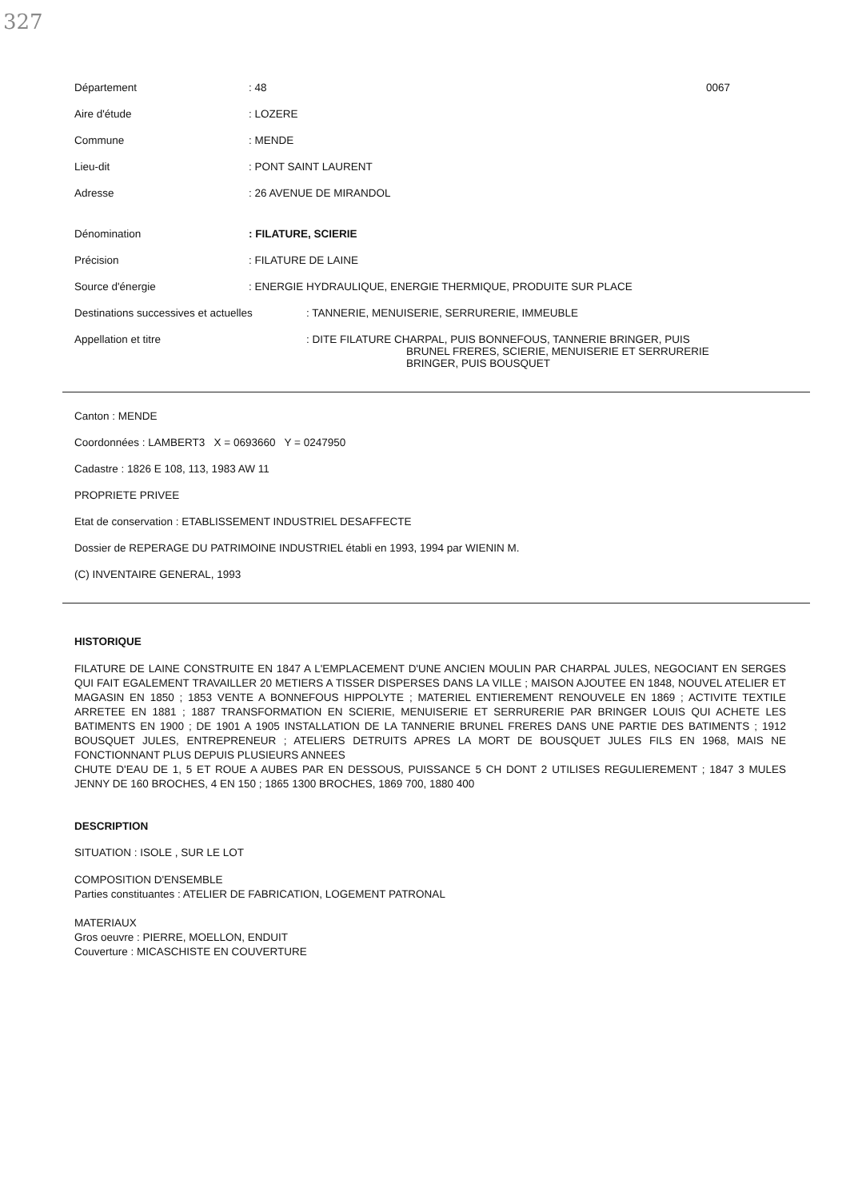327
Département : 48 0067
Aire d'étude : LOZERE
Commune : MENDE
Lieu-dit : PONT SAINT LAURENT
Adresse : 26 AVENUE DE MIRANDOL
Dénomination : FILATURE, SCIERIE
Précision : FILATURE DE LAINE
Source d'énergie : ENERGIE HYDRAULIQUE, ENERGIE THERMIQUE, PRODUITE SUR PLACE
Destinations successives et actuelles
: TANNERIE, MENUISERIE, SERRURERIE, IMMEUBLE
Appellation et titre : DITE FILATURE CHARPAL, PUIS BONNEFOUS, TANNERIE BRINGER, PUIS
BRUNEL FRERES, SCIERIE, MENUISERIE ET SERRURERIE
BRINGER, PUIS BOUSQUET
Canton : MENDE
Coordonnées : LAMBERT3 X = 0693660 Y = 0247950
Cadastre : 1826 E 108, 113, 1983 AW 11
PROPRIETE PRIVEE
Etat de conservation : ETABLISSEMENT INDUSTRIEL DESAFFECTE
Dossier de REPERAGE DU PATRIMOINE INDUSTRIEL établi en 1993, 1994 par WIENIN M.
(C) INVENTAIRE GENERAL, 1993
HISTORIQUE
FILATURE DE LAINE CONSTRUITE EN 1847 A L'EMPLACEMENT D'UNE ANCIEN MOULIN PAR CHARPAL JULES, NEGOCIANT EN SERGES QUI FAIT EGALEMENT TRAVAILLER 20 METIERS A TISSER DISPERSES DANS LA VILLE ; MAISON AJOUTEE EN 1848, NOUVEL ATELIER ET MAGASIN EN 1850 ; 1853 VENTE A BONNEFOUS HIPPOLYTE ; MATERIEL ENTIEREMENT RENOUVELE EN 1869 ; ACTIVITE TEXTILE ARRETEE EN 1881 ; 1887 TRANSFORMATION EN SCIERIE, MENUISERIE ET SERRURERIE PAR BRINGER LOUIS QUI ACHETE LES BATIMENTS EN 1900 ; DE 1901 A 1905 INSTALLATION DE LA TANNERIE BRUNEL FRERES DANS UNE PARTIE DES BATIMENTS ; 1912 BOUSQUET JULES, ENTREPRENEUR ; ATELIERS DETRUITS APRES LA MORT DE BOUSQUET JULES FILS EN 1968, MAIS NE FONCTIONNANT PLUS DEPUIS PLUSIEURS ANNEES
CHUTE D'EAU DE 1, 5 ET ROUE A AUBES PAR EN DESSOUS, PUISSANCE 5 CH DONT 2 UTILISES REGULIEREMENT ; 1847 3 MULES JENNY DE 160 BROCHES, 4 EN 150 ; 1865 1300 BROCHES, 1869 700, 1880 400
DESCRIPTION
SITUATION : ISOLE , SUR LE LOT
COMPOSITION D'ENSEMBLE
Parties constituantes : ATELIER DE FABRICATION, LOGEMENT PATRONAL
MATERIAUX
Gros oeuvre : PIERRE, MOELLON, ENDUIT
Couverture : MICASCHISTE EN COUVERTURE